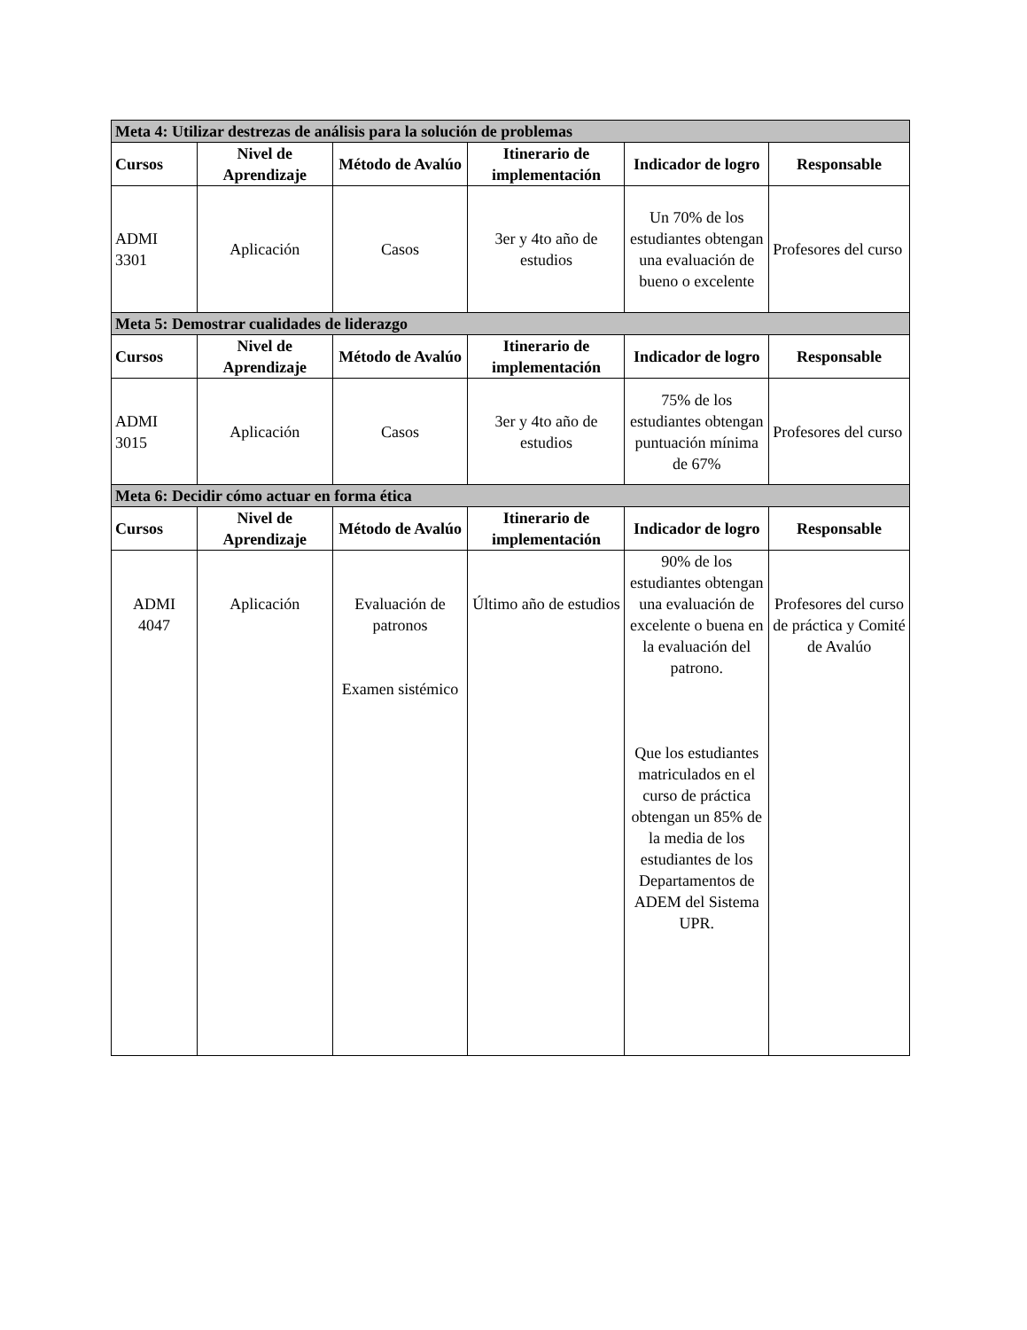| Meta 4: Utilizar destrezas de análisis para la solución de problemas | | | | | |
| Cursos | Nivel de Aprendizaje | Método de Avalúo | Itinerario de implementación | Indicador de logro | Responsable |
| ADMI 3301 | Aplicación | Casos | 3er y 4to año de estudios | Un 70% de los estudiantes obtengan una evaluación de bueno o excelente | Profesores del curso |
| Meta 5: Demostrar cualidades de liderazgo | | | | | |
| Cursos | Nivel de Aprendizaje | Método de Avalúo | Itinerario de implementación | Indicador de logro | Responsable |
| ADMI 3015 | Aplicación | Casos | 3er y 4to año de estudios | 75% de los estudiantes obtengan puntuación mínima de 67% | Profesores del curso |
| Meta 6: Decidir cómo actuar en forma ética | | | | | |
| Cursos | Nivel de Aprendizaje | Método de Avalúo | Itinerario de implementación | Indicador de logro | Responsable |
| ADMI 4047 | Aplicación | Evaluación de patronos Examen sistémico | Último año de estudios | 90% de los estudiantes obtengan una evaluación de excelente o buena en la evaluación del patrono. Que los estudiantes matriculados en el curso de práctica obtengan un 85% de la media de los estudiantes de los Departamentos de ADEM del Sistema UPR. | Profesores del curso de práctica y Comité de Avalúo |